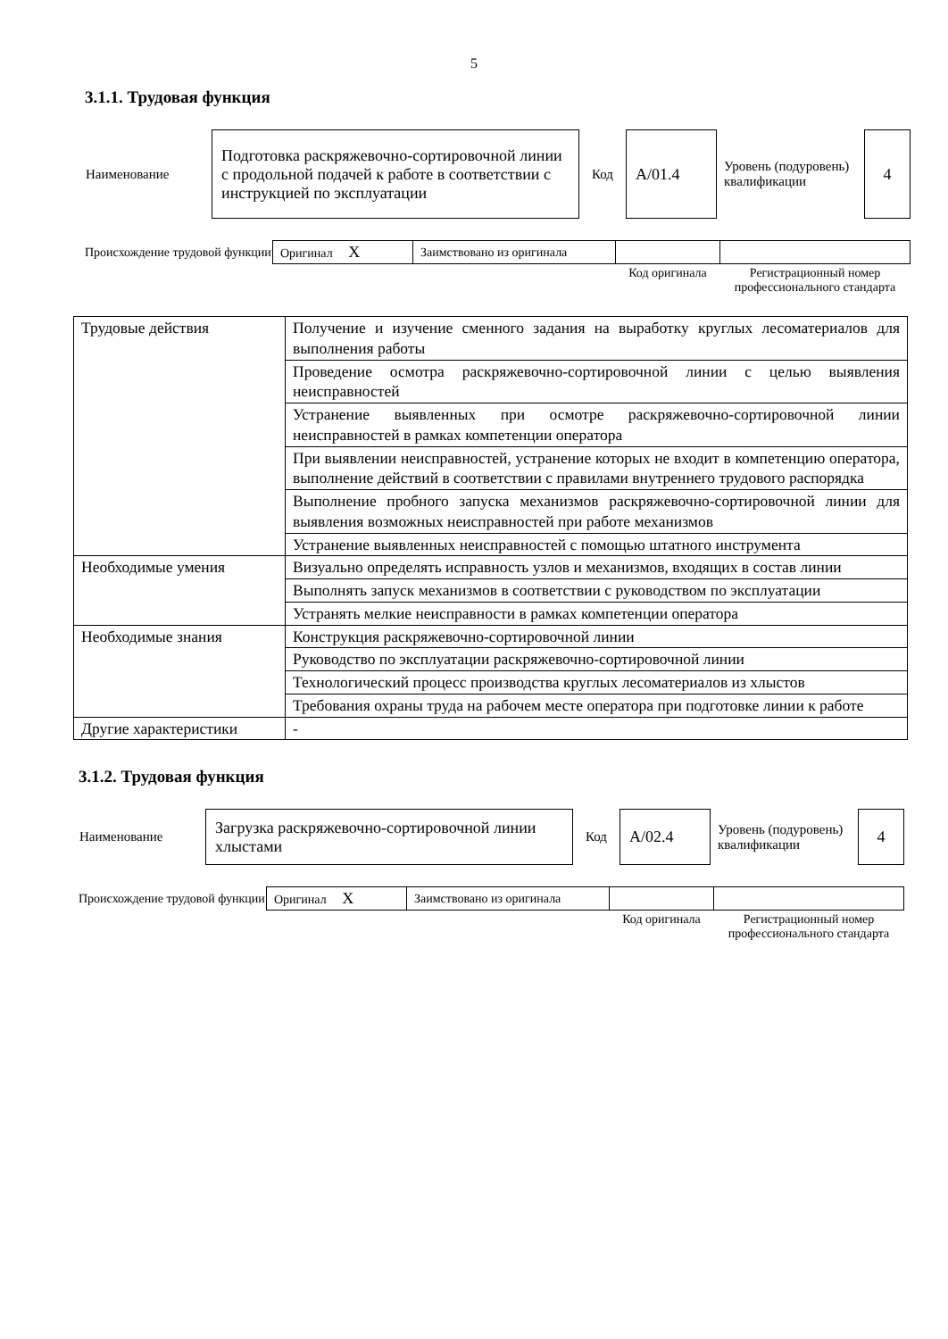5
3.1.1. Трудовая функция
| Наименование | Подготовка раскряжевочно-сортировочной линии с продольной подачей к работе в соответствии с инструкцией по эксплуатации | Код | А/01.4 | Уровень (подуровень) квалификации | 4 |
| Происхождение трудовой функции | Оригинал X | Заимствовано из оригинала | | |
| | | | Код оригинала | Регистрационный номер профессионального стандарта |
| Трудовые действия | Получение и изучение сменного задания на выработку круглых лесоматериалов для выполнения работы |
| | Проведение осмотра раскряжевочно-сортировочной линии с целью выявления неисправностей |
| | Устранение выявленных при осмотре раскряжевочно-сортировочной линии неисправностей в рамках компетенции оператора |
| | При выявлении неисправностей, устранение которых не входит в компетенцию оператора, выполнение действий в соответствии с правилами внутреннего трудового распорядка |
| | Выполнение пробного запуска механизмов раскряжевочно-сортировочной линии для выявления возможных неисправностей при работе механизмов |
| | Устранение выявленных неисправностей с помощью штатного инструмента |
| Необходимые умения | Визуально определять исправность узлов и механизмов, входящих в состав линии |
| | Выполнять запуск механизмов в соответствии с руководством по эксплуатации |
| | Устранять мелкие неисправности в рамках компетенции оператора |
| Необходимые знания | Конструкция раскряжевочно-сортировочной линии |
| | Руководство по эксплуатации раскряжевочно-сортировочной линии |
| | Технологический процесс производства круглых лесоматериалов из хлыстов |
| | Требования охраны труда на рабочем месте оператора при подготовке линии к работе |
| Другие характеристики | - |
3.1.2. Трудовая функция
| Наименование | Загрузка раскряжевочно-сортировочной линии хлыстами | Код | А/02.4 | Уровень (подуровень) квалификации | 4 |
| Происхождение трудовой функции | Оригинал X | Заимствовано из оригинала | | |
| | | | Код оригинала | Регистрационный номер профессионального стандарта |